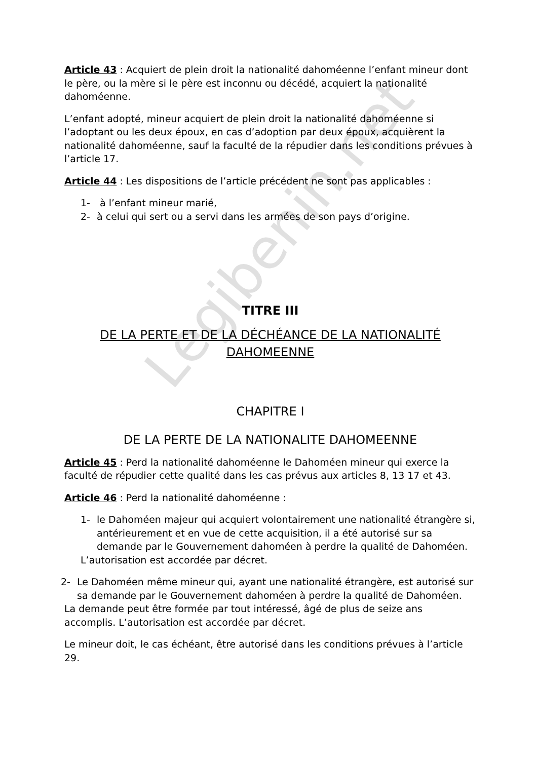Legibenin.net
Article 43 : Acquiert de plein droit la nationalité dahoméenne l’enfant mineur dont le père, ou la mère si le père est inconnu ou décédé, acquiert la nationalité dahoméenne.
L’enfant adopté, mineur acquiert de plein droit la nationalité dahoméenne si l’adoptant ou les deux époux, en cas d’adoption par deux époux, acquièrent la nationalité dahoméenne, sauf la faculté de la répudier dans les conditions prévues à l’article 17.
Article 44 : Les dispositions de l’article précédent ne sont pas applicables :
1- à l’enfant mineur marié,
2- à celui qui sert ou a servi dans les armées de son pays d’origine.
TITRE III
DE LA PERTE ET DE LA DÉCHÉANCE DE LA NATIONALITÉ DAHOMEENNE
CHAPITRE I
DE LA PERTE DE LA NATIONALITE DAHOMEENNE
Article 45 : Perd la nationalité dahoméenne le Dahoméen mineur qui exerce la faculté de répudier cette qualité dans les cas prévus aux articles 8, 13 17 et 43.
Article 46 : Perd la nationalité dahoméenne :
1- le Dahoméen majeur qui acquiert volontairement une nationalité étrangère si, antérieurement et en vue de cette acquisition, il a été autorisé sur sa demande par le Gouvernement dahoméen à perdre la qualité de Dahoméen.
L’autorisation est accordée par décret.
2- Le Dahoméen même mineur qui, ayant une nationalité étrangère, est autorisé sur sa demande par le Gouvernement dahoméen à perdre la qualité de Dahoméen.
La demande peut être formée par tout intéressé, âgé de plus de seize ans accomplis. L’autorisation est accordée par décret.
Le mineur doit, le cas échéant, être autorisé dans les conditions prévues à l’article 29.